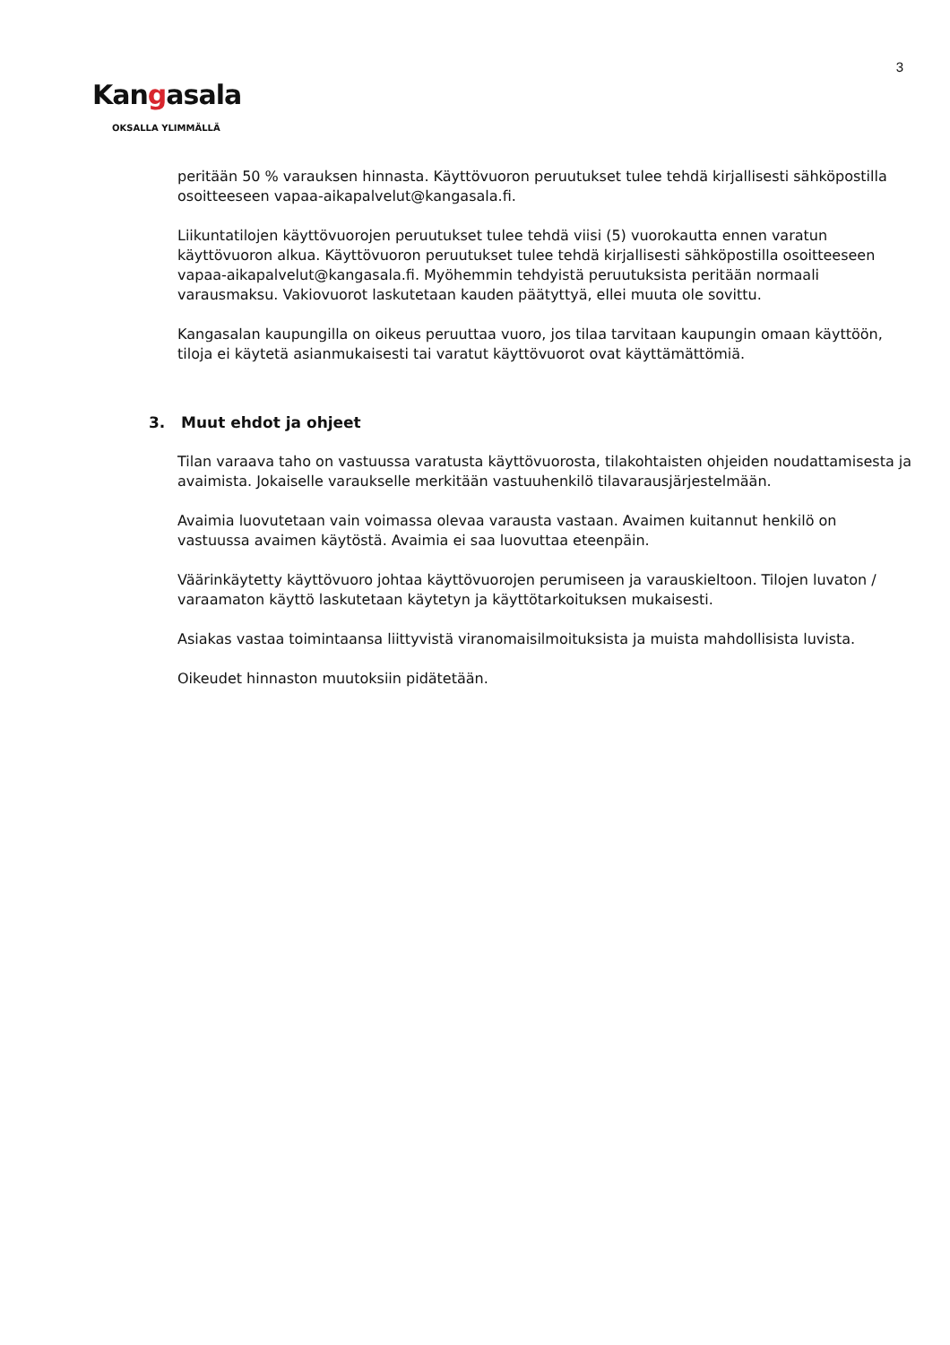3
Kangasala
OKSALLA YLIMMÄLLÄ
peritään 50 % varauksen hinnasta. Käyttövuoron peruutukset tulee tehdä kirjallisesti sähköpostilla osoitteeseen vapaa-aikapalvelut@kangasala.fi.
Liikuntatilojen käyttövuorojen peruutukset tulee tehdä viisi (5) vuorokautta ennen varatun käyttövuoron alkua. Käyttövuoron peruutukset tulee tehdä kirjallisesti sähköpostilla osoitteeseen vapaa-aikapalvelut@kangasala.fi. Myöhemmin tehdyistä peruutuksista peritään normaali varausmaksu. Vakiovuorot laskutetaan kauden päätyttyä, ellei muuta ole sovittu.
Kangasalan kaupungilla on oikeus peruuttaa vuoro, jos tilaa tarvitaan kaupungin omaan käyttöön, tiloja ei käytetä asianmukaisesti tai varatut käyttövuorot ovat käyttämättömiä.
3. Muut ehdot ja ohjeet
Tilan varaava taho on vastuussa varatusta käyttövuorosta, tilakohtaisten ohjeiden noudattamisesta ja avaimista. Jokaiselle varaukselle merkitään vastuuhenkilö tilavarausjärjestelmään.
Avaimia luovutetaan vain voimassa olevaa varausta vastaan. Avaimen kuitannut henkilö on vastuussa avaimen käytöstä. Avaimia ei saa luovuttaa eteenpäin.
Väärinkäytetty käyttövuoro johtaa käyttövuorojen perumiseen ja varauskieltoon. Tilojen luvaton / varaamaton käyttö laskutetaan käytetyn ja käyttötarkoituksen mukaisesti.
Asiakas vastaa toimintaansa liittyvistä viranomaisilmoituksista ja muista mahdollisista luvista.
Oikeudet hinnaston muutoksiin pidätetään.